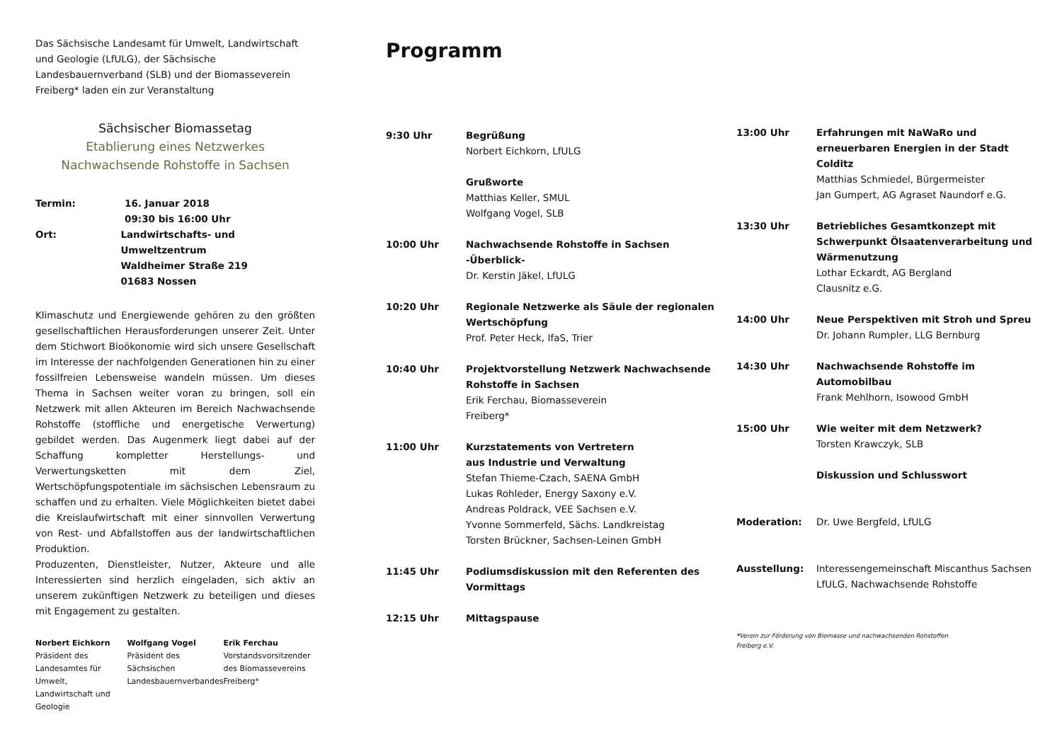Das Sächsische Landesamt für Umwelt, Landwirtschaft und Geologie (LfULG), der Sächsische Landesbauernverband (SLB) und der Biomasseverein Freiberg* laden ein zur Veranstaltung
Sächsischer Biomassetag
Etablierung eines Netzwerkes Nachwachsende Rohstoffe in Sachsen
Termin: 16. Januar 2018
09:30 bis 16:00 Uhr
Ort: Landwirtschafts- und Umweltzentrum
Waldheimer Straße 219
01683 Nossen
Klimaschutz und Energiewende gehören zu den größten gesellschaftlichen Herausforderungen unserer Zeit. Unter dem Stichwort Bioökonomie wird sich unsere Gesellschaft im Interesse der nachfolgenden Generationen hin zu einer fossilfreien Lebensweise wandeln müssen. Um dieses Thema in Sachsen weiter voran zu bringen, soll ein Netzwerk mit allen Akteuren im Bereich Nachwachsende Rohstoffe (stoffliche und energetische Verwertung) gebildet werden. Das Augenmerk liegt dabei auf der Schaffung kompletter Herstellungs- und Verwertungsketten mit dem Ziel, Wertschöpfungspotentiale im sächsischen Lebensraum zu schaffen und zu erhalten. Viele Möglichkeiten bietet dabei die Kreislaufwirtschaft mit einer sinnvollen Verwertung von Rest- und Abfallstoffen aus der landwirtschaftlichen Produktion.
Produzenten, Dienstleister, Nutzer, Akteure und alle Interessierten sind herzlich eingeladen, sich aktiv an unserem zukünftigen Netzwerk zu beteiligen und dieses mit Engagement zu gestalten.
Norbert Eichkorn
Präsident des Landesamtes für Umwelt, Landwirtschaft und Geologie
Wolfgang Vogel
Präsident des Sächsischen Landesbauernverbandes
Erik Ferchau
Vorstandsvorsitzender des Biomassevereins Freiberg*
Programm
9:30 Uhr Begrüßung
Norbert Eichkorn, LfULG
Grußworte
Matthias Keller, SMUL
Wolfgang Vogel, SLB
10:00 Uhr Nachwachsende Rohstoffe in Sachsen -Überblick-
Dr. Kerstin Jäkel, LfULG
10:20 Uhr Regionale Netzwerke als Säule der regionalen Wertschöpfung
Prof. Peter Heck, IfaS, Trier
10:40 Uhr Projektvorstellung Netzwerk Nachwachsende Rohstoffe in Sachsen
Erik Ferchau, Biomasseverein
Freiberg*
11:00 Uhr Kurzstatements von Vertretern
aus Industrie und Verwaltung
Stefan Thieme-Czach, SAENA GmbH
Lukas Rohleder, Energy Saxony e.V.
Andreas Poldrack, VEE Sachsen e.V.
Yvonne Sommerfeld, Sächs. Landkreistag
Torsten Brückner, Sachsen-Leinen GmbH
11:45 Uhr Podiumsdiskussion mit den Referenten des Vormittags
12:15 Uhr Mittagspause
13:00 Uhr Erfahrungen mit NaWaRo und erneuerbaren Energien in der Stadt Colditz
Matthias Schmiedel, Bürgermeister
Jan Gumpert, AG Agraset Naundorf e.G.
13:30 Uhr Betriebliches Gesamtkonzept mit Schwerpunkt Ölsaatenverarbeitung und Wärmenutzung
Lothar Eckardt, AG Bergland
Clausnitz e.G.
14:00 Uhr Neue Perspektiven mit Stroh und Spreu
Dr. Johann Rumpler, LLG Bernburg
14:30 Uhr Nachwachsende Rohstoffe im Automobilbau
Frank Mehlhorn, Isowood GmbH
15:00 Uhr Wie weiter mit dem Netzwerk?
Torsten Krawczyk, SLB
Diskussion und Schlusswort
Moderation: Dr. Uwe Bergfeld, LfULG
Ausstellung: Interessengemeinschaft Miscanthus Sachsen
LfULG, Nachwachsende Rohstoffe
*Verein zur Förderung von Biomasse und nachwachsenden Rohstoffen
Freiberg e.V.